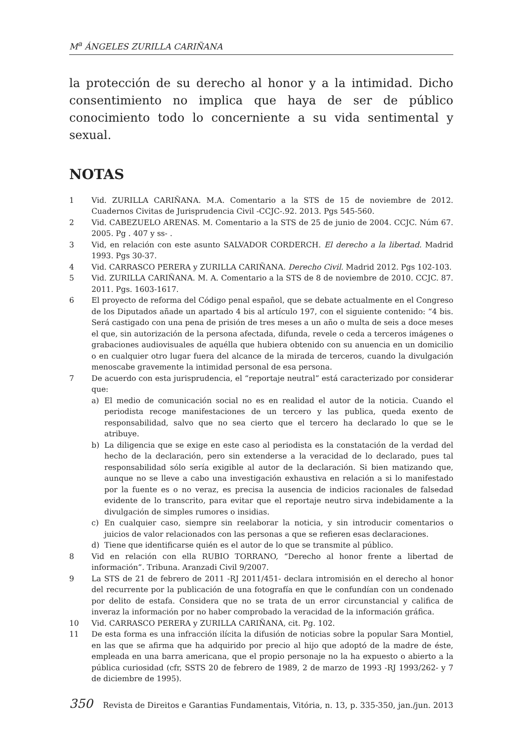M<sup>a</sup> ÁNGELES ZURILLA CARIÑANA
la protección de su derecho al honor y a la intimidad. Dicho consentimiento no implica que haya de ser de público conocimiento todo lo concerniente a su vida sentimental y sexual.
NOTAS
1 Vid. ZURILLA CARIÑANA. M.A. Comentario a la STS de 15 de noviembre de 2012. Cuadernos Civitas de Jurisprudencia Civil -CCJC-.92. 2013. Pgs 545-560.
2 Vid. CABEZUELO ARENAS. M. Comentario a la STS de 25 de junio de 2004. CCJC. Núm 67. 2005. Pg . 407 y ss- .
3 Vid, en relación con este asunto SALVADOR CORDERCH. El derecho a la libertad. Madrid 1993. Pgs 30-37.
4 Vid. CARRASCO PERERA y ZURILLA CARIÑANA. Derecho Civil. Madrid 2012. Pgs 102-103.
5 Vid. ZURILLA CARIÑANA. M. A. Comentario a la STS de 8 de noviembre de 2010. CCJC. 87. 2011. Pgs. 1603-1617.
6 El proyecto de reforma del Código penal español, que se debate actualmente en el Congreso de los Diputados añade un apartado 4 bis al artículo 197, con el siguiente contenido: “4 bis. Será castigado con una pena de prisión de tres meses a un año o multa de seis a doce meses el que, sin autorización de la persona afectada, difunda, revele o ceda a terceros imágenes o grabaciones audiovisuales de aquélla que hubiera obtenido con su anuencia en un domicilio o en cualquier otro lugar fuera del alcance de la mirada de terceros, cuando la divulgación menoscabe gravemente la intimidad personal de esa persona.
7 De acuerdo con esta jurisprudencia, el “reportaje neutral” está caracterizado por considerar que:
a) El medio de comunicación social no es en realidad el autor de la noticia. Cuando el periodista recoge manifestaciones de un tercero y las publica, queda exento de responsabilidad, salvo que no sea cierto que el tercero ha declarado lo que se le atribuye.
b) La diligencia que se exige en este caso al periodista es la constatación de la verdad del hecho de la declaración, pero sin extenderse a la veracidad de lo declarado, pues tal responsabilidad sólo sería exigible al autor de la declaración. Si bien matizando que, aunque no se lleve a cabo una investigación exhaustiva en relación a si lo manifestado por la fuente es o no veraz, es precisa la ausencia de indicios racionales de falsedad evidente de lo transcrito, para evitar que el reportaje neutro sirva indebidamente a la divulgación de simples rumores o insidias.
c) En cualquier caso, siempre sin reelaborar la noticia, y sin introducir comentarios o juicios de valor relacionados con las personas a que se refieren esas declaraciones.
d) Tiene que identificarse quién es el autor de lo que se transmite al público.
8 Vid en relación con ella RUBIO TORRANO, “Derecho al honor frente a libertad de información”. Tribuna. Aranzadi Civil 9/2007.
9 La STS de 21 de febrero de 2011 -RJ 2011/451- declara intromisión en el derecho al honor del recurrente por la publicación de una fotografía en que le confundían con un condenado por delito de estafa. Considera que no se trata de un error circunstancial y califica de inveraz la información por no haber comprobado la veracidad de la información gráfica.
10 Vid. CARRASCO PERERA y ZURILLA CARIÑANA, cit. Pg. 102.
11 De esta forma es una infracción ilícita la difusión de noticias sobre la popular Sara Montiel, en las que se afirma que ha adquirido por precio al hijo que adoptó de la madre de éste, empleada en una barra americana, que el propio personaje no la ha expuesto o abierto a la pública curiosidad (cfr, SSTS 20 de febrero de 1989, 2 de marzo de 1993 -RJ 1993/262- y 7 de diciembre de 1995).
350 Revista de Direitos e Garantias Fundamentais, Vitória, n. 13, p. 335-350, jan./jun. 2013